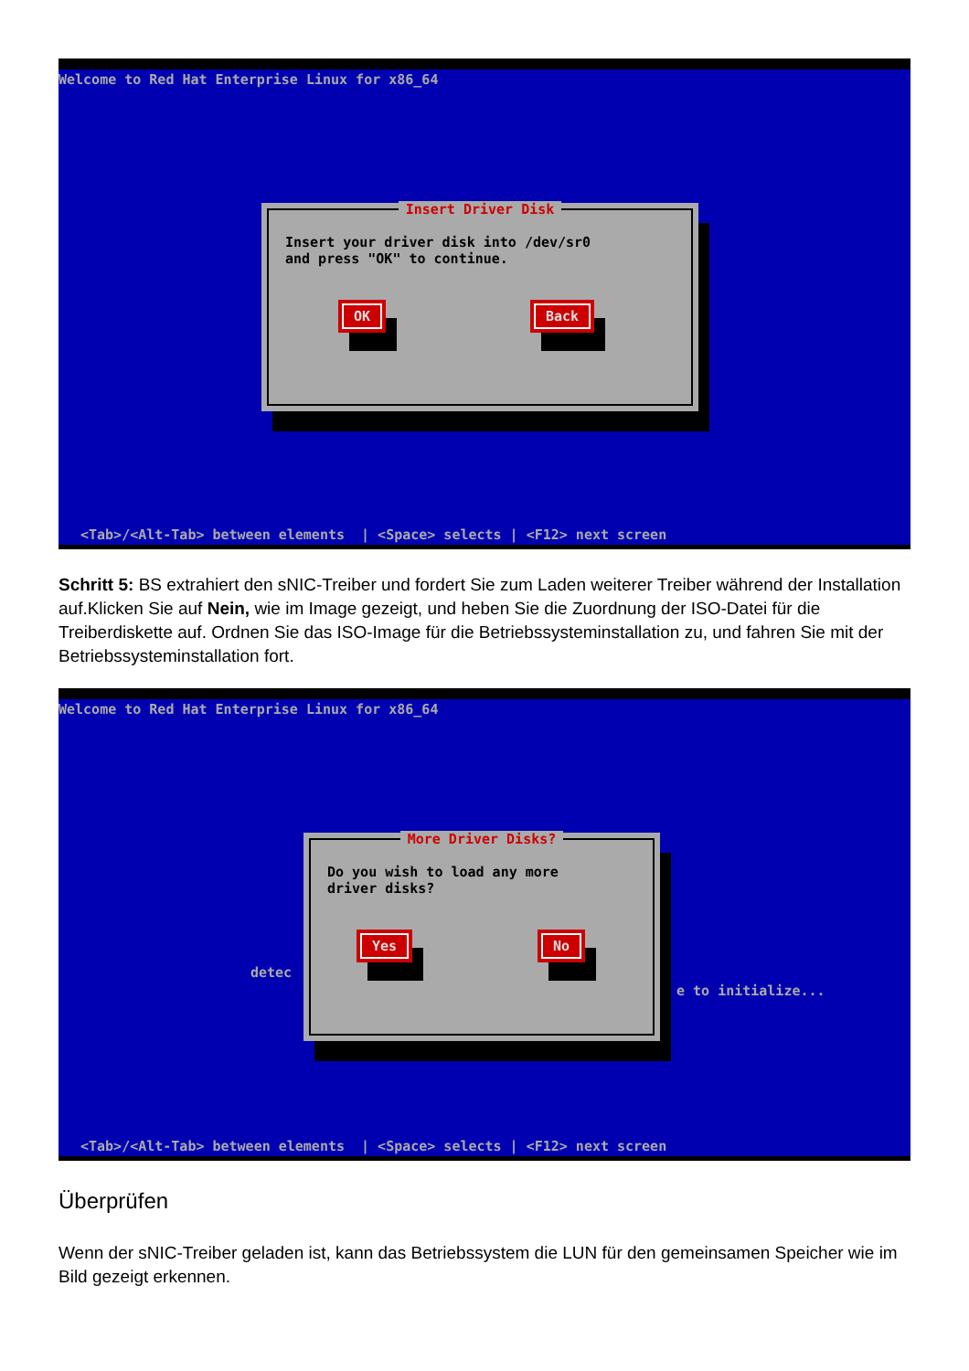Welcome to Red Hat Enterprise Linux for x86_64
Insert Driver Disk
Insert your driver disk into /dev/sr0
and press "OK" to continue.
OK Back
<Tab>/<Alt-Tab> between elements | <Space> selects | <F12> next screen
Schritt 5: BS extrahiert den sNIC-Treiber und fordert Sie zum Laden weiterer Treiber während der Installation auf.Klicken Sie auf Nein, wie im Image gezeigt, und heben Sie die Zuordnung der ISO-Datei für die Treiberdiskette auf. Ordnen Sie das ISO-Image für die Betriebssysteminstallation zu, und fahren Sie mit der Betriebssysteminstallation fort.
Welcome to Red Hat Enterprise Linux for x86_64
detec
e to initialize...
More Driver Disks?
Do you wish to load any more
driver disks?
Yes No
<Tab>/<Alt-Tab> between elements | <Space> selects | <F12> next screen
Überprüfen
Wenn der sNIC-Treiber geladen ist, kann das Betriebssystem die LUN für den gemeinsamen Speicher wie im Bild gezeigt erkennen.